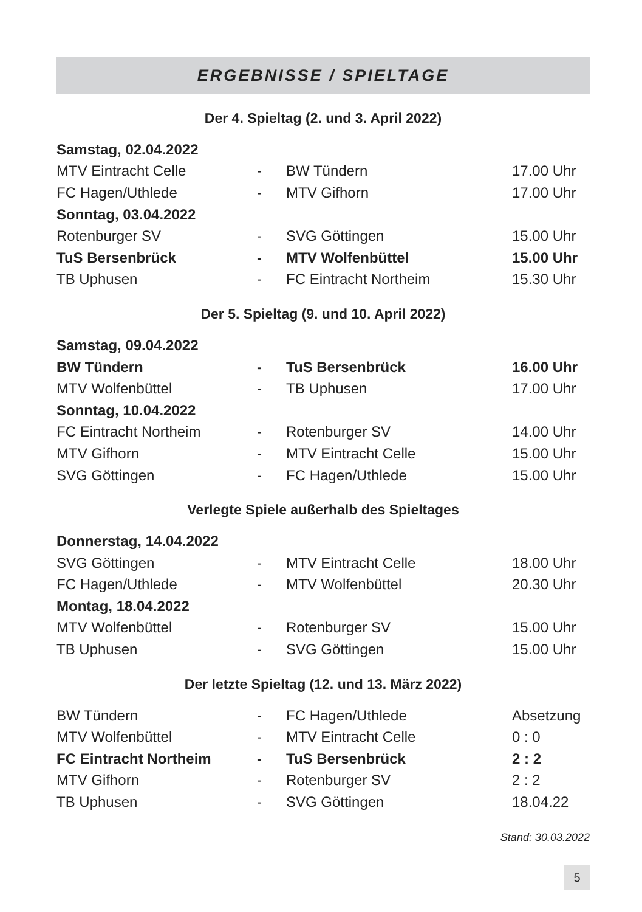ERGEBNISSE / SPIELTAGE
Der 4. Spieltag (2. und 3. April 2022)
| Samstag, 02.04.2022 | | | |
| MTV Eintracht Celle | - | BW Tündern | 17.00 Uhr |
| FC Hagen/Uthlede | - | MTV Gifhorn | 17.00 Uhr |
| Sonntag, 03.04.2022 | | | |
| Rotenburger SV | - | SVG Göttingen | 15.00 Uhr |
| TuS Bersenbrück | - | MTV Wolfenbüttel | 15.00 Uhr |
| TB Uphusen | - | FC Eintracht Northeim | 15.30 Uhr |
Der 5. Spieltag (9. und 10. April 2022)
| Samstag, 09.04.2022 | | | |
| BW Tündern | - | TuS Bersenbrück | 16.00 Uhr |
| MTV Wolfenbüttel | - | TB Uphusen | 17.00 Uhr |
| Sonntag, 10.04.2022 | | | |
| FC Eintracht Northeim | - | Rotenburger SV | 14.00 Uhr |
| MTV Gifhorn | - | MTV Eintracht Celle | 15.00 Uhr |
| SVG Göttingen | - | FC Hagen/Uthlede | 15.00 Uhr |
Verlegte Spiele außerhalb des Spieltages
| Donnerstag, 14.04.2022 | | | |
| SVG Göttingen | - | MTV Eintracht Celle | 18.00 Uhr |
| FC Hagen/Uthlede | - | MTV Wolfenbüttel | 20.30 Uhr |
| Montag, 18.04.2022 | | | |
| MTV Wolfenbüttel | - | Rotenburger SV | 15.00 Uhr |
| TB Uphusen | - | SVG Göttingen | 15.00 Uhr |
Der letzte Spieltag (12. und 13. März 2022)
| BW Tündern | - | FC Hagen/Uthlede | Absetzung |
| MTV Wolfenbüttel | - | MTV Eintracht Celle | 0 : 0 |
| FC Eintracht Northeim | - | TuS Bersenbrück | 2 : 2 |
| MTV Gifhorn | - | Rotenburger SV | 2 : 2 |
| TB Uphusen | - | SVG Göttingen | 18.04.22 |
Stand: 30.03.2022
5